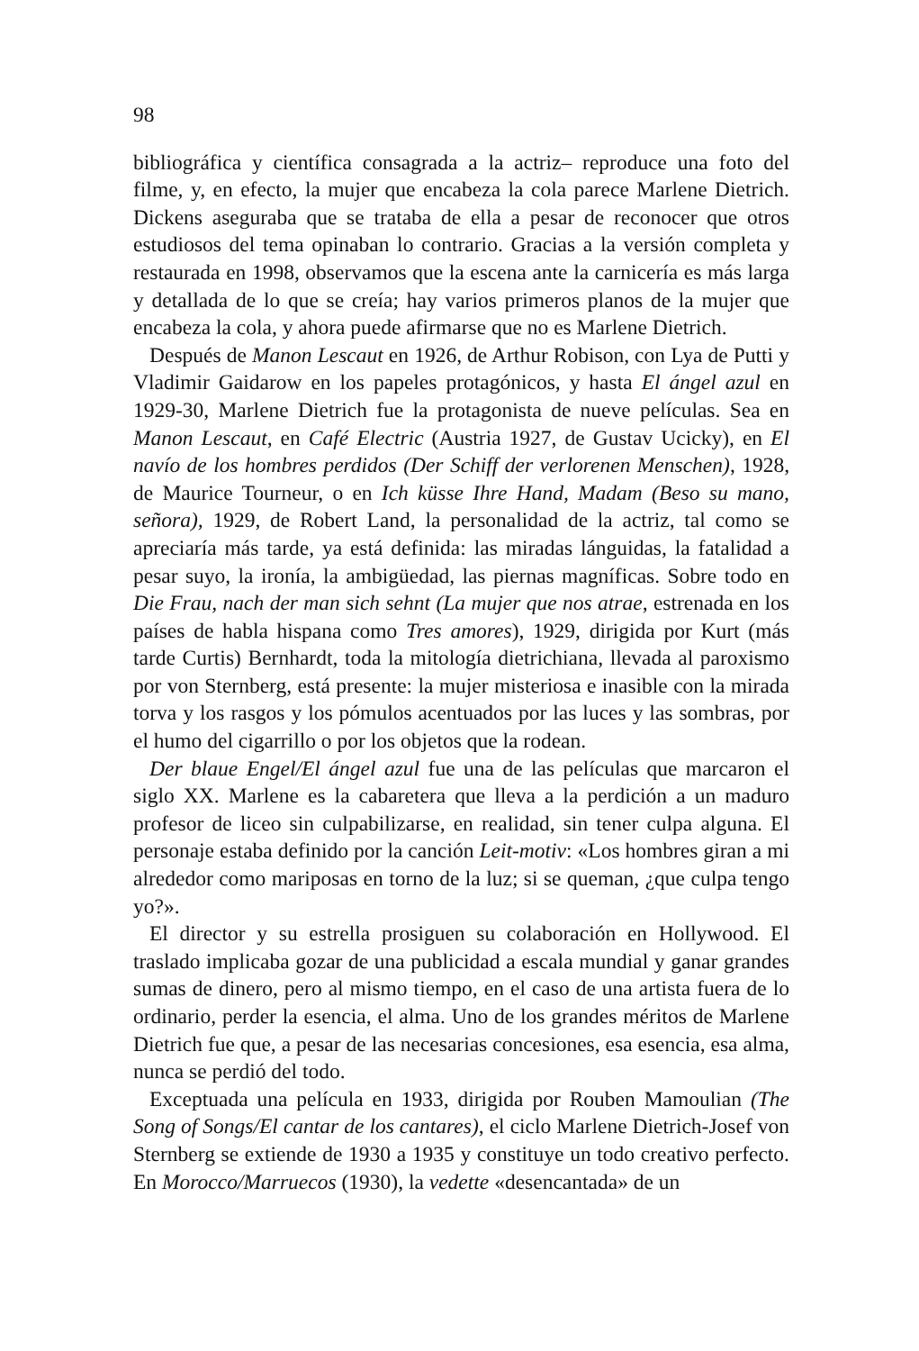98
bibliográfica y científica consagrada a la actriz– reproduce una foto del filme, y, en efecto, la mujer que encabeza la cola parece Marlene Dietrich. Dickens aseguraba que se trataba de ella a pesar de reconocer que otros estudiosos del tema opinaban lo contrario. Gracias a la versión completa y restaurada en 1998, observamos que la escena ante la carnicería es más larga y detallada de lo que se creía; hay varios primeros planos de la mujer que encabeza la cola, y ahora puede afirmarse que no es Marlene Dietrich.
Después de Manon Lescaut en 1926, de Arthur Robison, con Lya de Putti y Vladimir Gaidarow en los papeles protagónicos, y hasta El ángel azul en 1929-30, Marlene Dietrich fue la protagonista de nueve películas. Sea en Manon Lescaut, en Café Electric (Austria 1927, de Gustav Ucicky), en El navío de los hombres perdidos (Der Schiff der verlorenen Menschen), 1928, de Maurice Tourneur, o en Ich küsse Ihre Hand, Madam (Beso su mano, señora), 1929, de Robert Land, la personalidad de la actriz, tal como se apreciaría más tarde, ya está definida: las miradas lánguidas, la fatalidad a pesar suyo, la ironía, la ambigüedad, las piernas magníficas. Sobre todo en Die Frau, nach der man sich sehnt (La mujer que nos atrae, estrenada en los países de habla hispana como Tres amores), 1929, dirigida por Kurt (más tarde Curtis) Bernhardt, toda la mitología dietrichiana, llevada al paroxismo por von Sternberg, está presente: la mujer misteriosa e inasible con la mirada torva y los rasgos y los pómulos acentuados por las luces y las sombras, por el humo del cigarrillo o por los objetos que la rodean.
Der blaue Engel/El ángel azul fue una de las películas que marcaron el siglo XX. Marlene es la cabaretera que lleva a la perdición a un maduro profesor de liceo sin culpabilizarse, en realidad, sin tener culpa alguna. El personaje estaba definido por la canción Leit-motiv: «Los hombres giran a mi alrededor como mariposas en torno de la luz; si se queman, ¿que culpa tengo yo?».
El director y su estrella prosiguen su colaboración en Hollywood. El traslado implicaba gozar de una publicidad a escala mundial y ganar grandes sumas de dinero, pero al mismo tiempo, en el caso de una artista fuera de lo ordinario, perder la esencia, el alma. Uno de los grandes méritos de Marlene Dietrich fue que, a pesar de las necesarias concesiones, esa esencia, esa alma, nunca se perdió del todo.
Exceptuada una película en 1933, dirigida por Rouben Mamoulian (The Song of Songs/El cantar de los cantares), el ciclo Marlene Dietrich-Josef von Sternberg se extiende de 1930 a 1935 y constituye un todo creativo perfecto. En Morocco/Marruecos (1930), la vedette «desencantada» de un